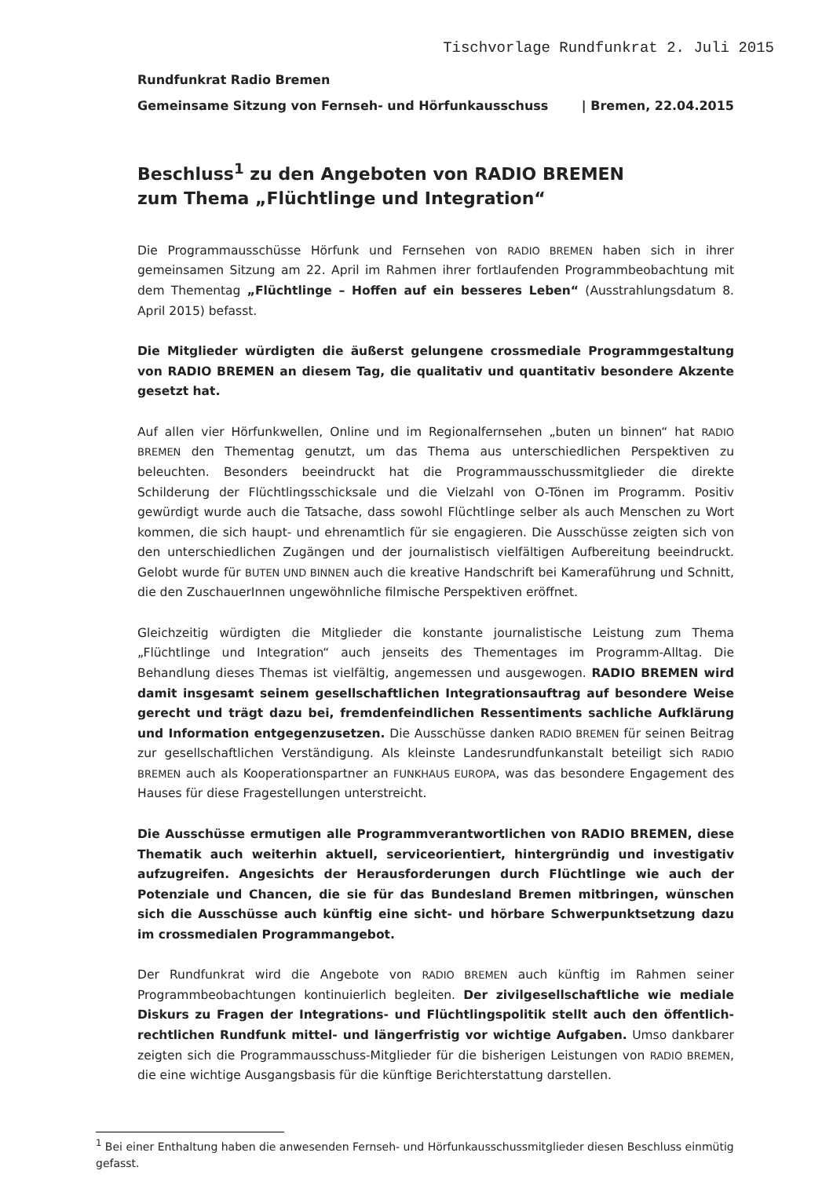Tischvorlage Rundfunkrat 2. Juli 2015
Rundfunkrat Radio Bremen
Gemeinsame Sitzung von Fernseh- und Hörfunkausschuss | Bremen, 22.04.2015
Beschluss<sup>1</sup> zu den Angeboten von RADIO BREMEN
zum Thema „Flüchtlinge und Integration“
Die Programmausschüsse Hörfunk und Fernsehen von RADIO BREMEN haben sich in ihrer gemeinsamen Sitzung am 22. April im Rahmen ihrer fortlaufenden Programmbeobachtung mit dem Thementag „Flüchtlinge – Hoffen auf ein besseres Leben“ (Ausstrahlungsdatum 8. April 2015) befasst.
Die Mitglieder würdigten die äußerst gelungene crossmediale Programmgestaltung von RADIO BREMEN an diesem Tag, die qualitativ und quantitativ besondere Akzente gesetzt hat.
Auf allen vier Hörfunkwellen, Online und im Regionalfernsehen „buten un binnen“ hat RADIO BREMEN den Thementag genutzt, um das Thema aus unterschiedlichen Perspektiven zu beleuchten. Besonders beeindruckt hat die Programmausschussmitglieder die direkte Schilderung der Flüchtlingsschicksale und die Vielzahl von O-Tönen im Programm. Positiv gewürdigt wurde auch die Tatsache, dass sowohl Flüchtlinge selber als auch Menschen zu Wort kommen, die sich haupt- und ehrenamtlich für sie engagieren. Die Ausschüsse zeigten sich von den unterschiedlichen Zugängen und der journalistisch vielfältigen Aufbereitung beeindruckt. Gelobt wurde für BUTEN UND BINNEN auch die kreative Handschrift bei Kameraführung und Schnitt, die den ZuschauerInnen ungewöhnliche filmische Perspektiven eröffnet.
Gleichzeitig würdigten die Mitglieder die konstante journalistische Leistung zum Thema „Flüchtlinge und Integration“ auch jenseits des Thementages im Programm-Alltag. Die Behandlung dieses Themas ist vielfältig, angemessen und ausgewogen. RADIO BREMEN wird damit insgesamt seinem gesellschaftlichen Integrationsauftrag auf besondere Weise gerecht und trägt dazu bei, fremdenfeindlichen Ressentiments sachliche Aufklärung und Information entgegenzusetzen. Die Ausschüsse danken RADIO BREMEN für seinen Beitrag zur gesellschaftlichen Verständigung. Als kleinste Landesrundfunkanstalt beteiligt sich RADIO BREMEN auch als Kooperationspartner an FUNKHAUS EUROPA, was das besondere Engagement des Hauses für diese Fragestellungen unterstreicht.
Die Ausschüsse ermutigen alle Programmverantwortlichen von RADIO BREMEN, diese Thematik auch weiterhin aktuell, serviceorientiert, hintergründig und investigativ aufzugreifen. Angesichts der Herausforderungen durch Flüchtlinge wie auch der Potenziale und Chancen, die sie für das Bundesland Bremen mitbringen, wünschen sich die Ausschüsse auch künftig eine sicht- und hörbare Schwerpunktsetzung dazu im crossmedialen Programmangebot.
Der Rundfunkrat wird die Angebote von RADIO BREMEN auch künftig im Rahmen seiner Programmbeobachtungen kontinuierlich begleiten. Der zivilgesellschaftliche wie mediale Diskurs zu Fragen der Integrations- und Flüchtlingspolitik stellt auch den öffentlich-rechtlichen Rundfunk mittel- und längerfristig vor wichtige Aufgaben. Umso dankbarer zeigten sich die Programmausschuss-Mitglieder für die bisherigen Leistungen von RADIO BREMEN, die eine wichtige Ausgangsbasis für die künftige Berichterstattung darstellen.
<sup>1</sup> Bei einer Enthaltung haben die anwesenden Fernseh- und Hörfunkausschussmitglieder diesen Beschluss einmütig gefasst.